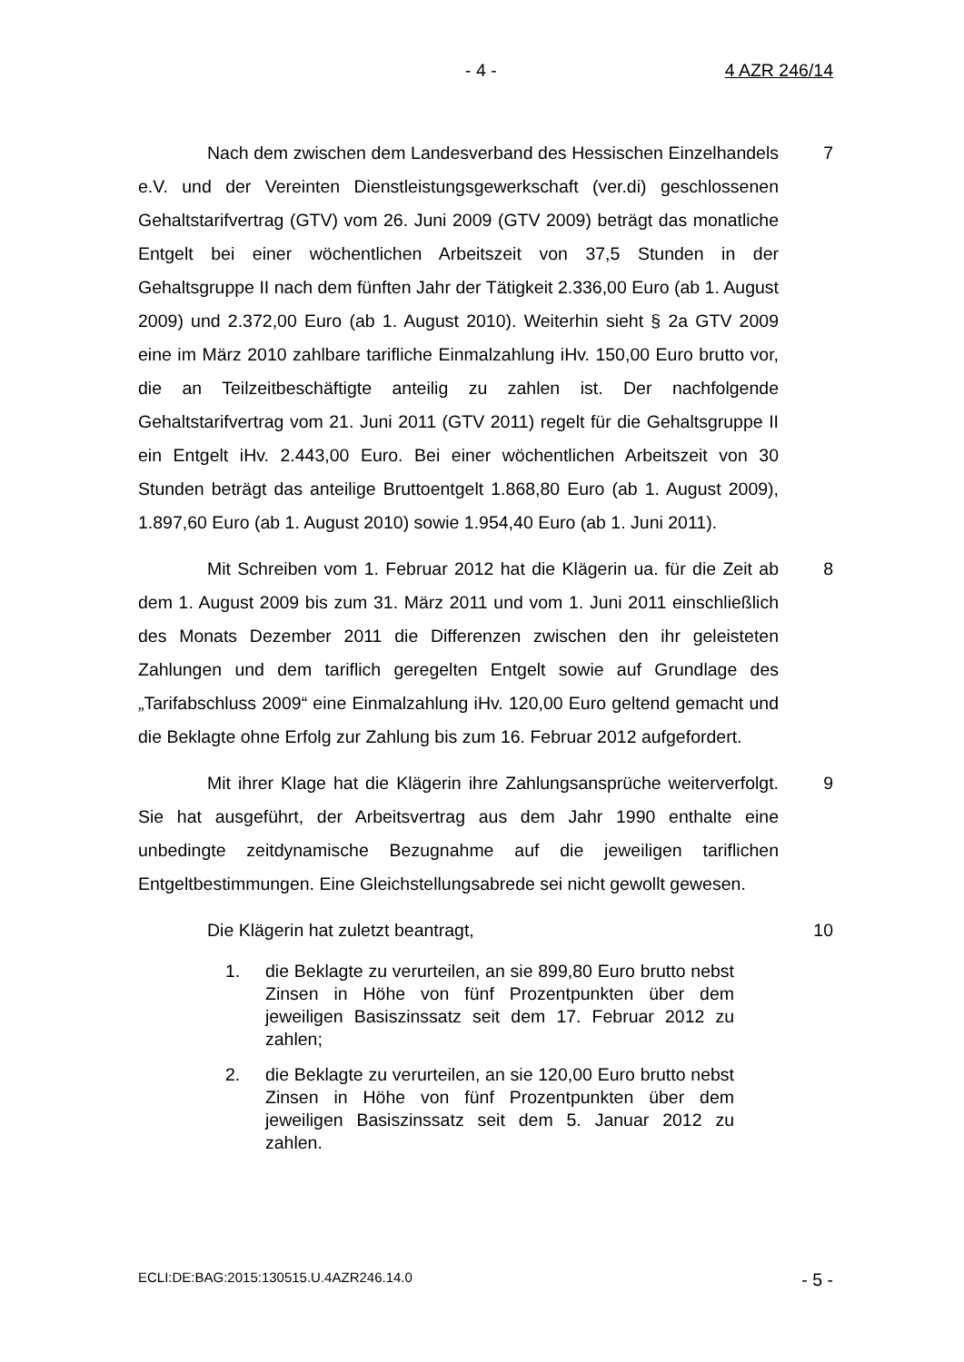- 4 - 4 AZR 246/14
Nach dem zwischen dem Landesverband des Hessischen Einzelhandels e.V. und der Vereinten Dienstleistungsgewerkschaft (ver.di) geschlossenen Gehaltstarifvertrag (GTV) vom 26. Juni 2009 (GTV 2009) beträgt das monatliche Entgelt bei einer wöchentlichen Arbeitszeit von 37,5 Stunden in der Gehaltsgruppe II nach dem fünften Jahr der Tätigkeit 2.336,00 Euro (ab 1. August 2009) und 2.372,00 Euro (ab 1. August 2010). Weiterhin sieht § 2a GTV 2009 eine im März 2010 zahlbare tarifliche Einmalzahlung iHv. 150,00 Euro brutto vor, die an Teilzeitbeschäftigte anteilig zu zahlen ist. Der nachfolgende Gehaltstarifvertrag vom 21. Juni 2011 (GTV 2011) regelt für die Gehaltsgruppe II ein Entgelt iHv. 2.443,00 Euro. Bei einer wöchentlichen Arbeitszeit von 30 Stunden beträgt das anteilige Bruttoentgelt 1.868,80 Euro (ab 1. August 2009), 1.897,60 Euro (ab 1. August 2010) sowie 1.954,40 Euro (ab 1. Juni 2011).
7
Mit Schreiben vom 1. Februar 2012 hat die Klägerin ua. für die Zeit ab dem 1. August 2009 bis zum 31. März 2011 und vom 1. Juni 2011 einschließlich des Monats Dezember 2011 die Differenzen zwischen den ihr geleisteten Zahlungen und dem tariflich geregelten Entgelt sowie auf Grundlage des „Tarifabschluss 2009“ eine Einmalzahlung iHv. 120,00 Euro geltend gemacht und die Beklagte ohne Erfolg zur Zahlung bis zum 16. Februar 2012 aufgefordert.
8
Mit ihrer Klage hat die Klägerin ihre Zahlungsansprüche weiterverfolgt. Sie hat ausgeführt, der Arbeitsvertrag aus dem Jahr 1990 enthalte eine unbedingte zeitdynamische Bezugnahme auf die jeweiligen tariflichen Entgeltbestimmungen. Eine Gleichstellungsabrede sei nicht gewollt gewesen.
9
Die Klägerin hat zuletzt beantragt, 10
1. die Beklagte zu verurteilen, an sie 899,80 Euro brutto nebst Zinsen in Höhe von fünf Prozentpunkten über dem jeweiligen Basiszinssatz seit dem 17. Februar 2012 zu zahlen;
2. die Beklagte zu verurteilen, an sie 120,00 Euro brutto nebst Zinsen in Höhe von fünf Prozentpunkten über dem jeweiligen Basiszinssatz seit dem 5. Januar 2012 zu zahlen.
ECLI:DE:BAG:2015:130515.U.4AZR246.14.0 - 5 -